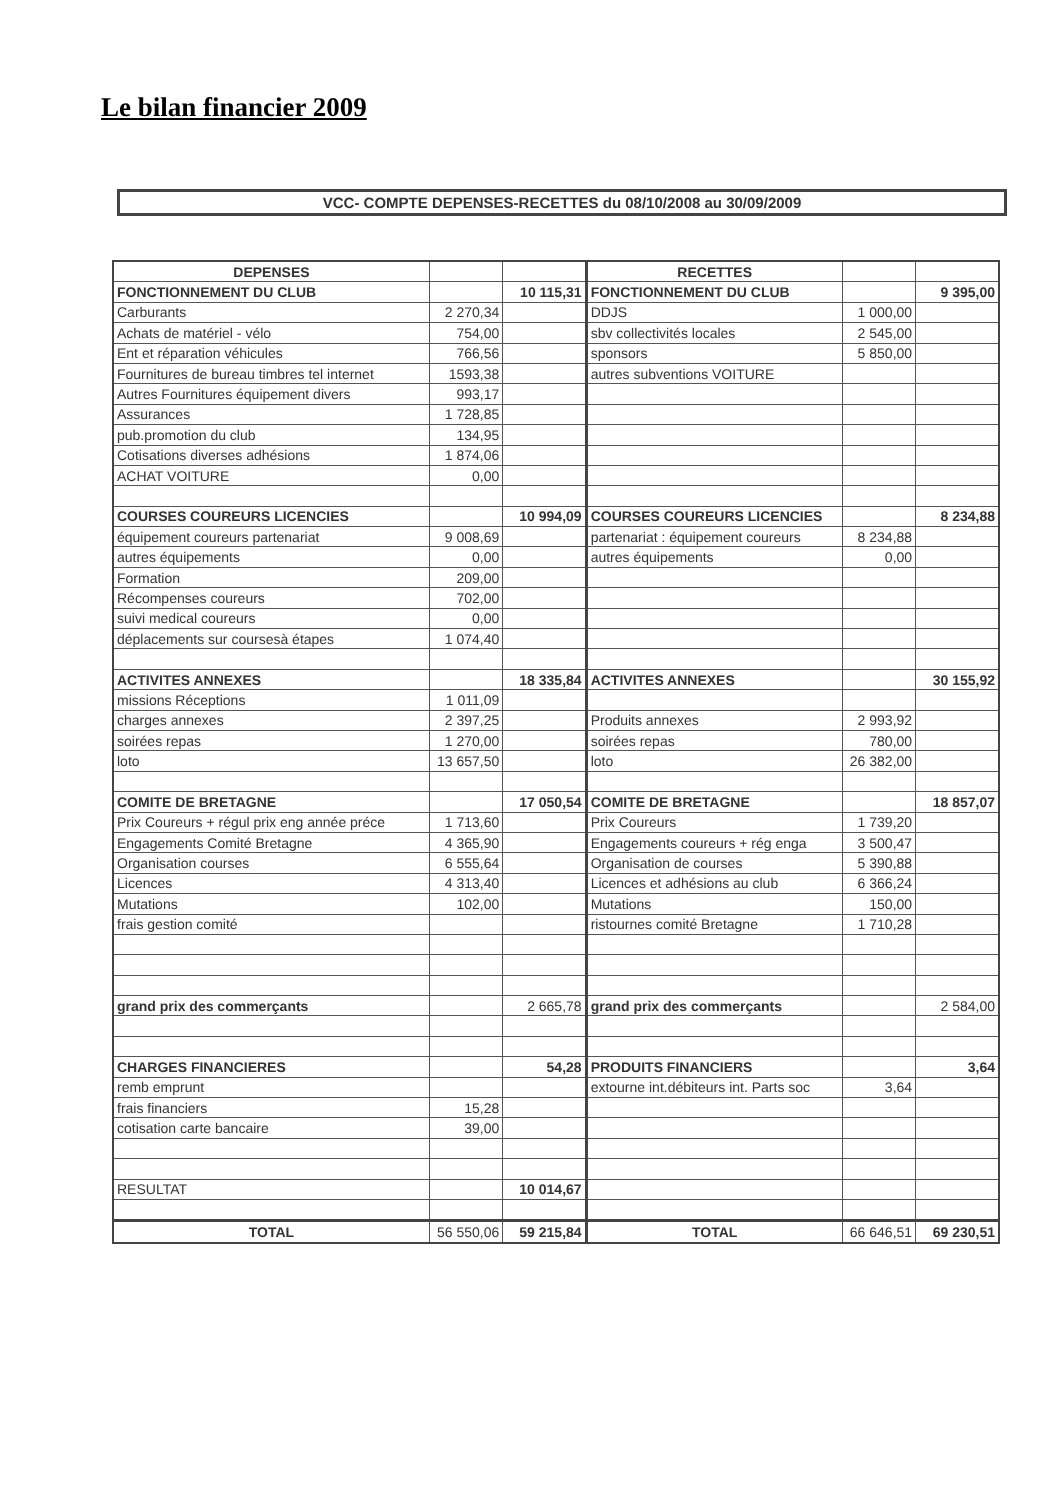Le bilan financier 2009
VCC- COMPTE DEPENSES-RECETTES du 08/10/2008 au 30/09/2009
| DEPENSES | | | RECETTES | | |
| --- | --- | --- | --- | --- | --- |
| FONCTIONNEMENT DU CLUB | | 10 115,31 | FONCTIONNEMENT DU CLUB | | 9 395,00 |
| Carburants | 2 270,34 | | DDJS | 1 000,00 | |
| Achats de matériel - vélo | 754,00 | | sbv collectivités locales | 2 545,00 | |
| Ent et réparation véhicules | 766,56 | | sponsors | 5 850,00 | |
| Fournitures de bureau timbres tel internet | 1593,38 | | autres subventions VOITURE | | |
| Autres Fournitures équipement divers | 993,17 | | | | |
| Assurances | 1 728,85 | | | | |
| pub.promotion du club | 134,95 | | | | |
| Cotisations diverses adhésions | 1 874,06 | | | | |
| ACHAT VOITURE | 0,00 | | | | |
| COURSES COUREURS LICENCIES | | 10 994,09 | COURSES COUREURS LICENCIES | | 8 234,88 |
| équipement coureurs partenariat | 9 008,69 | | partenariat : équipement coureurs | 8 234,88 | |
| autres équipements | 0,00 | | autres équipements | 0,00 | |
| Formation | 209,00 | | | | |
| Récompenses coureurs | 702,00 | | | | |
| suivi medical coureurs | 0,00 | | | | |
| déplacements sur coursesà étapes | 1 074,40 | | | | |
| ACTIVITES ANNEXES | | 18 335,84 | ACTIVITES ANNEXES | | 30 155,92 |
| missions Réceptions | 1 011,09 | | | | |
| charges annexes | 2 397,25 | | Produits annexes | 2 993,92 | |
| soirées repas | 1 270,00 | | soirées repas | 780,00 | |
| loto | 13 657,50 | | loto | 26 382,00 | |
| COMITE DE BRETAGNE | | 17 050,54 | COMITE DE BRETAGNE | | 18 857,07 |
| Prix Coureurs + régul prix eng année préce | 1 713,60 | | Prix Coureurs | 1 739,20 | |
| Engagements Comité Bretagne | 4 365,90 | | Engagements coureurs + rég enga | 3 500,47 | |
| Organisation courses | 6 555,64 | | Organisation de courses | 5 390,88 | |
| Licences | 4 313,40 | | Licences et adhésions au club | 6 366,24 | |
| Mutations | 102,00 | | Mutations | 150,00 | |
| frais gestion comité | | | ristournes comité Bretagne | 1 710,28 | |
| grand prix des commerçants | | 2 665,78 | grand prix des commerçants | | 2 584,00 |
| CHARGES FINANCIERES | | 54,28 | PRODUITS FINANCIERS | | 3,64 |
| remb emprunt | | | extourne int.débiteurs int. Parts soc | 3,64 | |
| frais financiers | 15,28 | | | | |
| cotisation carte bancaire | 39,00 | | | | |
| RESULTAT | | 10 014,67 | | | |
| TOTAL | 56 550,06 | 59 215,84 | TOTAL | 66 646,51 | 69 230,51 |